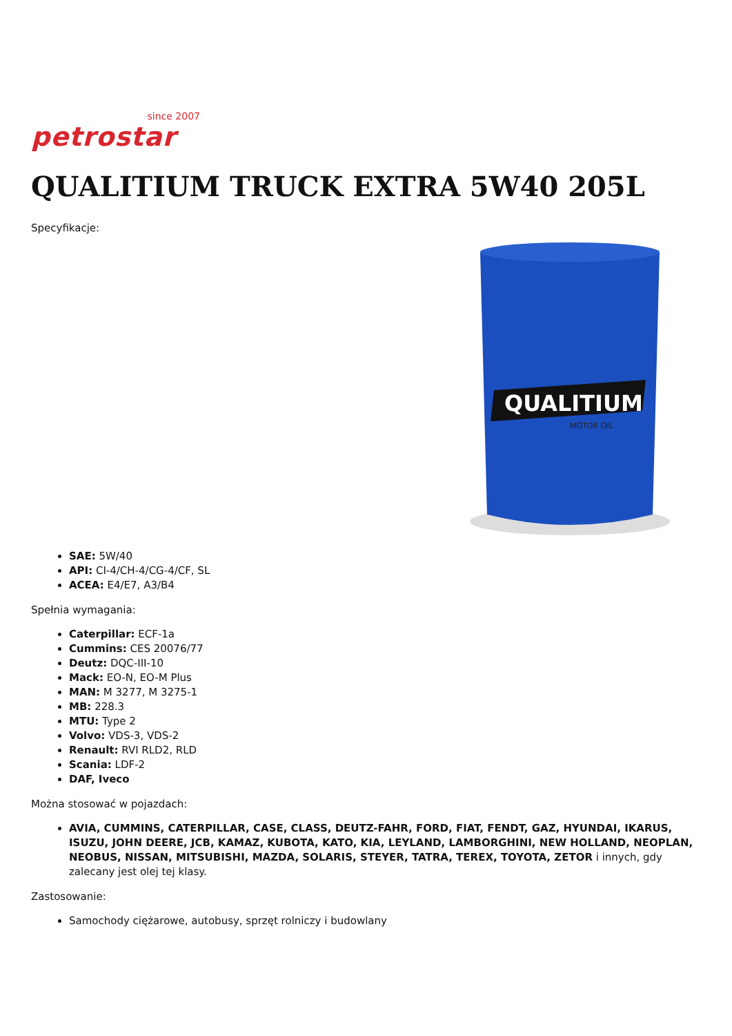since 2007
petrostar
QUALITIUM TRUCK EXTRA 5W40 205L
Specyfikacje:
QUALITIUM
MOTOR OIL
SAE: 5W/40
API: CI-4/CH-4/CG-4/CF, SL
ACEA: E4/E7, A3/B4
Spełnia wymagania:
Caterpillar: ECF-1a
Cummins: CES 20076/77
Deutz: DQC-III-10
Mack: EO-N, EO-M Plus
MAN: M 3277, M 3275-1
MB: 228.3
MTU: Type 2
Volvo: VDS-3, VDS-2
Renault: RVI RLD2, RLD
Scania: LDF-2
DAF, Iveco
Można stosować w pojazdach:
AVIA, CUMMINS, CATERPILLAR, CASE, CLASS, DEUTZ-FAHR, FORD, FIAT, FENDT, GAZ, HYUNDAI, IKARUS, ISUZU, JOHN DEERE, JCB, KAMAZ, KUBOTA, KATO, KIA, LEYLAND, LAMBORGHINI, NEW HOLLAND, NEOPLAN, NEOBUS, NISSAN, MITSUBISHI, MAZDA, SOLARIS, STEYER, TATRA, TEREX, TOYOTA, ZETOR i innych, gdy zalecany jest olej tej klasy.
Zastosowanie:
Samochody ciężarowe, autobusy, sprzęt rolniczy i budowlany